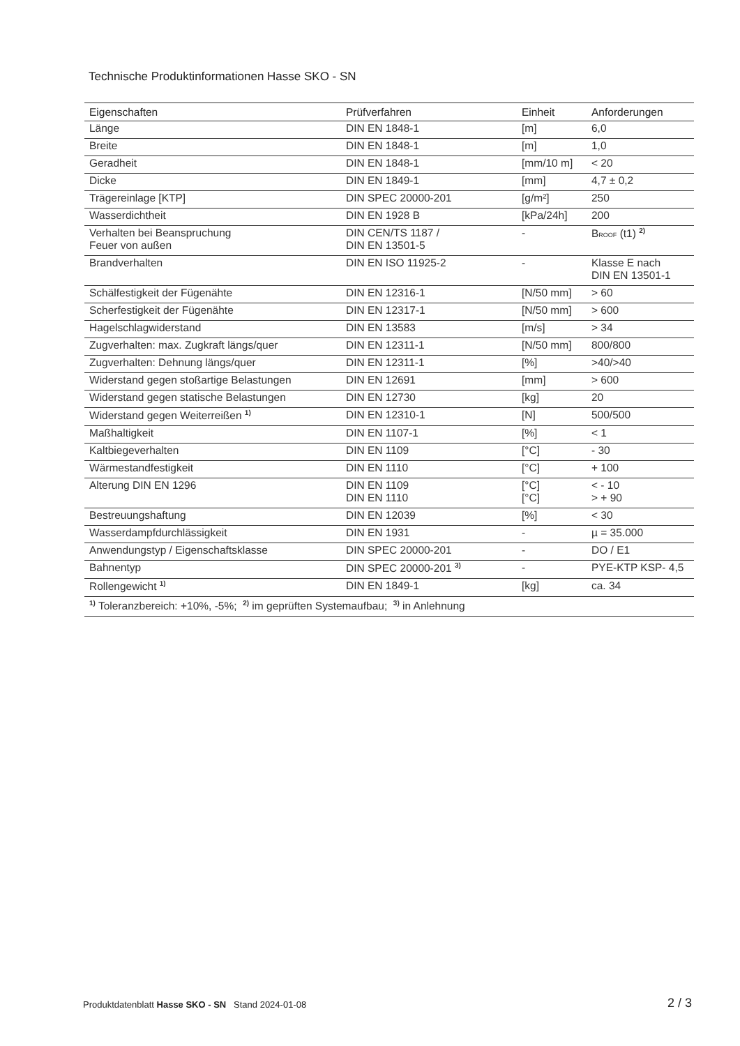Technische Produktinformationen Hasse SKO - SN
| Eigenschaften | Prüfverfahren | Einheit | Anforderungen |
| --- | --- | --- | --- |
| Länge | DIN EN 1848-1 | [m] | 6,0 |
| Breite | DIN EN 1848-1 | [m] | 1,0 |
| Geradheit | DIN EN 1848-1 | [mm/10 m] | < 20 |
| Dicke | DIN EN 1849-1 | [mm] | 4,7 ± 0,2 |
| Trägereinlage [KTP] | DIN SPEC 20000-201 | [g/m²] | 250 |
| Wasserdichtheit | DIN EN 1928 B | [kPa/24h] | 200 |
| Verhalten bei Beanspruchung Feuer von außen | DIN CEN/TS 1187 / DIN EN 13501-5 | - | B ROOF (t1) <sup>2)</sup> |
| Brandverhalten | DIN EN ISO 11925-2 | - | Klasse E nach DIN EN 13501-1 |
| Schälfestigkeit der Fügenähte | DIN EN 12316-1 | [N/50 mm] | > 60 |
| Scherfestigkeit der Fügenähte | DIN EN 12317-1 | [N/50 mm] | > 600 |
| Hagelschlagwiderstand | DIN EN 13583 | [m/s] | > 34 |
| Zugverhalten: max. Zugkraft längs/quer | DIN EN 12311-1 | [N/50 mm] | 800/800 |
| Zugverhalten: Dehnung längs/quer | DIN EN 12311-1 | [%] | >40/>40 |
| Widerstand gegen stoßartige Belastungen | DIN EN 12691 | [mm] | > 600 |
| Widerstand gegen statische Belastungen | DIN EN 12730 | [kg] | 20 |
| Widerstand gegen Weiterreißen <sup>1)</sup> | DIN EN 12310-1 | [N] | 500/500 |
| Maßhaltigkeit | DIN EN 1107-1 | [%] | < 1 |
| Kaltbiegeverhalten | DIN EN 1109 | [°C] | - 30 |
| Wärmestandfestigkeit | DIN EN 1110 | [°C] | + 100 |
| Alterung DIN EN 1296 | DIN EN 1109 DIN EN 1110 | [°C] [°C] | < - 10 > + 90 |
| Bestreuungshaftung | DIN EN 12039 | [%] | < 30 |
| Wasserdampfdurchlässigkeit | DIN EN 1931 | - | µ = 35.000 |
| Anwendungstyp / Eigenschaftsklasse | DIN SPEC 20000-201 | - | DO / E1 |
| Bahnentyp | DIN SPEC 20000-201 <sup>3)</sup> | - | PYE-KTP KSP- 4,5 |
| Rollengewicht <sup>1)</sup> | DIN EN 1849-1 | [kg] | ca. 34 |
| <sup>1)</sup> Toleranzbereich: +10%, -5%; <sup>2)</sup> im geprüften Systemaufbau; <sup>3)</sup> in Anlehnung | | | |
Produktdatenblatt Hasse SKO - SN Stand 2024-01-08
2 / 3